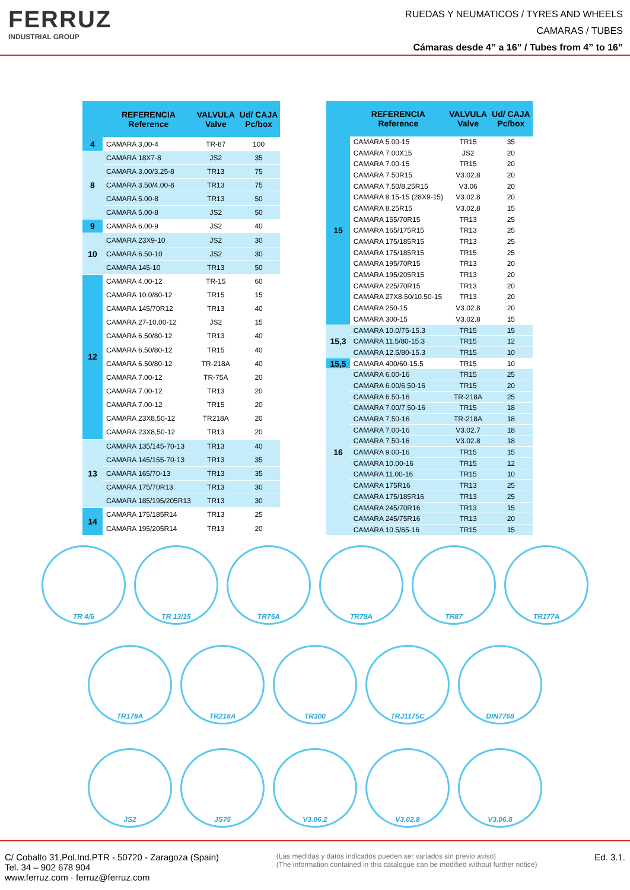FERRUZ
INDUSTRIAL GROUP
RUEDAS Y NEUMATICOS / TYRES AND WHEELS
CAMARAS / TUBES
Cámaras desde 4” a 16” / Tubes from 4” to 16”
| | REFERENCIA Reference | VALVULA Valve | Ud/ CAJA Pc/box |
| --- | --- | --- | --- |
| 4 | CAMARA 3,00-4 | TR-87 | 100 |
| 8 | CAMARA 18X7-8 | JS2 | 35 |
| | CAMARA 3.00/3.25-8 | TR13 | 75 |
| | CAMARA 3.50/4.00-8 | TR13 | 75 |
| | CAMARA 5.00-8 | TR13 | 50 |
| | CAMARA 5.00-8 | JS2 | 50 |
| 9 | CAMARA 6.00-9 | JS2 | 40 |
| 10 | CAMARA 23X9-10 | JS2 | 30 |
| | CAMARA 6.50-10 | JS2 | 30 |
| | CAMARA 145-10 | TR13 | 50 |
| 12 | CAMARA 4.00-12 | TR-15 | 60 |
| | CAMARA 10.0/80-12 | TR15 | 15 |
| | CAMARA 145/70R12 | TR13 | 40 |
| | CAMARA 27-10.00-12 | JS2 | 15 |
| | CAMARA 6.50/80-12 | TR13 | 40 |
| | CAMARA 6.50/80-12 | TR15 | 40 |
| | CAMARA 6.50/80-12 | TR-218A | 40 |
| | CAMARA 7.00-12 | TR-75A | 20 |
| | CAMARA 7.00-12 | TR13 | 20 |
| | CAMARA 7.00-12 | TR15 | 20 |
| | CAMARA 23X8,50-12 | TR218A | 20 |
| | CAMARA 23X8,50-12 | TR13 | 20 |
| 13 | CAMARA 135/145-70-13 | TR13 | 40 |
| | CAMARA 145/155-70-13 | TR13 | 35 |
| | CAMARA 165/70-13 | TR13 | 35 |
| | CAMARA 175/70R13 | TR13 | 30 |
| | CAMARA 185/195/205R13 | TR13 | 30 |
| 14 | CAMARA 175/185R14 | TR13 | 25 |
| | CAMARA 195/205R14 | TR13 | 20 |
| | REFERENCIA Reference | VALVULA Valve | Ud/ CAJA Pc/box |
| --- | --- | --- | --- |
| 15 | CAMARA 5.00-15 | TR15 | 35 |
| | CAMARA 7.00X15 | JS2 | 20 |
| | CAMARA 7.00-15 | TR15 | 20 |
| | CAMARA 7.50R15 | V3.02.8 | 20 |
| | CAMARA 7.50/8,25R15 | V3.06 | 20 |
| | CAMARA 8.15-15 (28X9-15) | V3.02.8 | 20 |
| | CAMARA 8.25R15 | V3.02.8 | 15 |
| | CAMARA 155/70R15 | TR13 | 25 |
| | CAMARA 165/175R15 | TR13 | 25 |
| | CAMARA 175/185R15 | TR13 | 25 |
| | CAMARA 175/185R15 | TR15 | 25 |
| | CAMARA 195/70R15 | TR13 | 20 |
| | CAMARA 195/205R15 | TR13 | 20 |
| | CAMARA 225/70R15 | TR13 | 20 |
| | CAMARA 27X8.50/10.50-15 | TR13 | 20 |
| | CAMARA 250-15 | V3.02.8 | 20 |
| | CAMARA 300-15 | V3.02.8 | 15 |
| 15,3 | CAMARA 10.0/75-15.3 | TR15 | 15 |
| | CAMARA 11.5/80-15.3 | TR15 | 12 |
| | CAMARA 12.5/80-15.3 | TR15 | 10 |
| 15,5 | CAMARA 400/60-15.5 | TR15 | 10 |
| 16 | CAMARA 6.00-16 | TR15 | 25 |
| | CAMARA 6.00/6.50-16 | TR15 | 20 |
| | CAMARA 6.50-16 | TR-218A | 25 |
| | CAMARA 7.00/7.50-16 | TR15 | 18 |
| | CAMARA 7.50-16 | TR-218A | 18 |
| | CAMARA 7.00-16 | V3.02.7 | 18 |
| | CAMARA 7.50-16 | V3.02.8 | 18 |
| | CAMARA 9.00-16 | TR15 | 15 |
| | CAMARA 10.00-16 | TR15 | 12 |
| | CAMARA 11.00-16 | TR15 | 10 |
| | CAMARA 175R16 | TR13 | 25 |
| | CAMARA 175/185R16 | TR13 | 25 |
| | CAMARA 245/70R16 | TR13 | 15 |
| | CAMARA 245/75R16 | TR13 | 20 |
| | CAMARA 10.5/65-16 | TR15 | 15 |
TR 4/6 TR 13/15 TR75A TR78A TR87 TR177A
TR179A TR218A TR300 TRJ1175C DIN7768
JS2 JS75 V3.06.2 V3.02.8 V3.06.8
C/ Cobalto 31,Pol.Ind.PTR - 50720 - Zaragoza (Spain)
Tel. 34 – 902 678 904
www.ferruz.com · ferruz@ferruz.com
(Las medidas y datos indicados pueden ser variados sin previo aviso)
(The information contained in this catalogue can be modified without further notice)
Ed. 3.1.